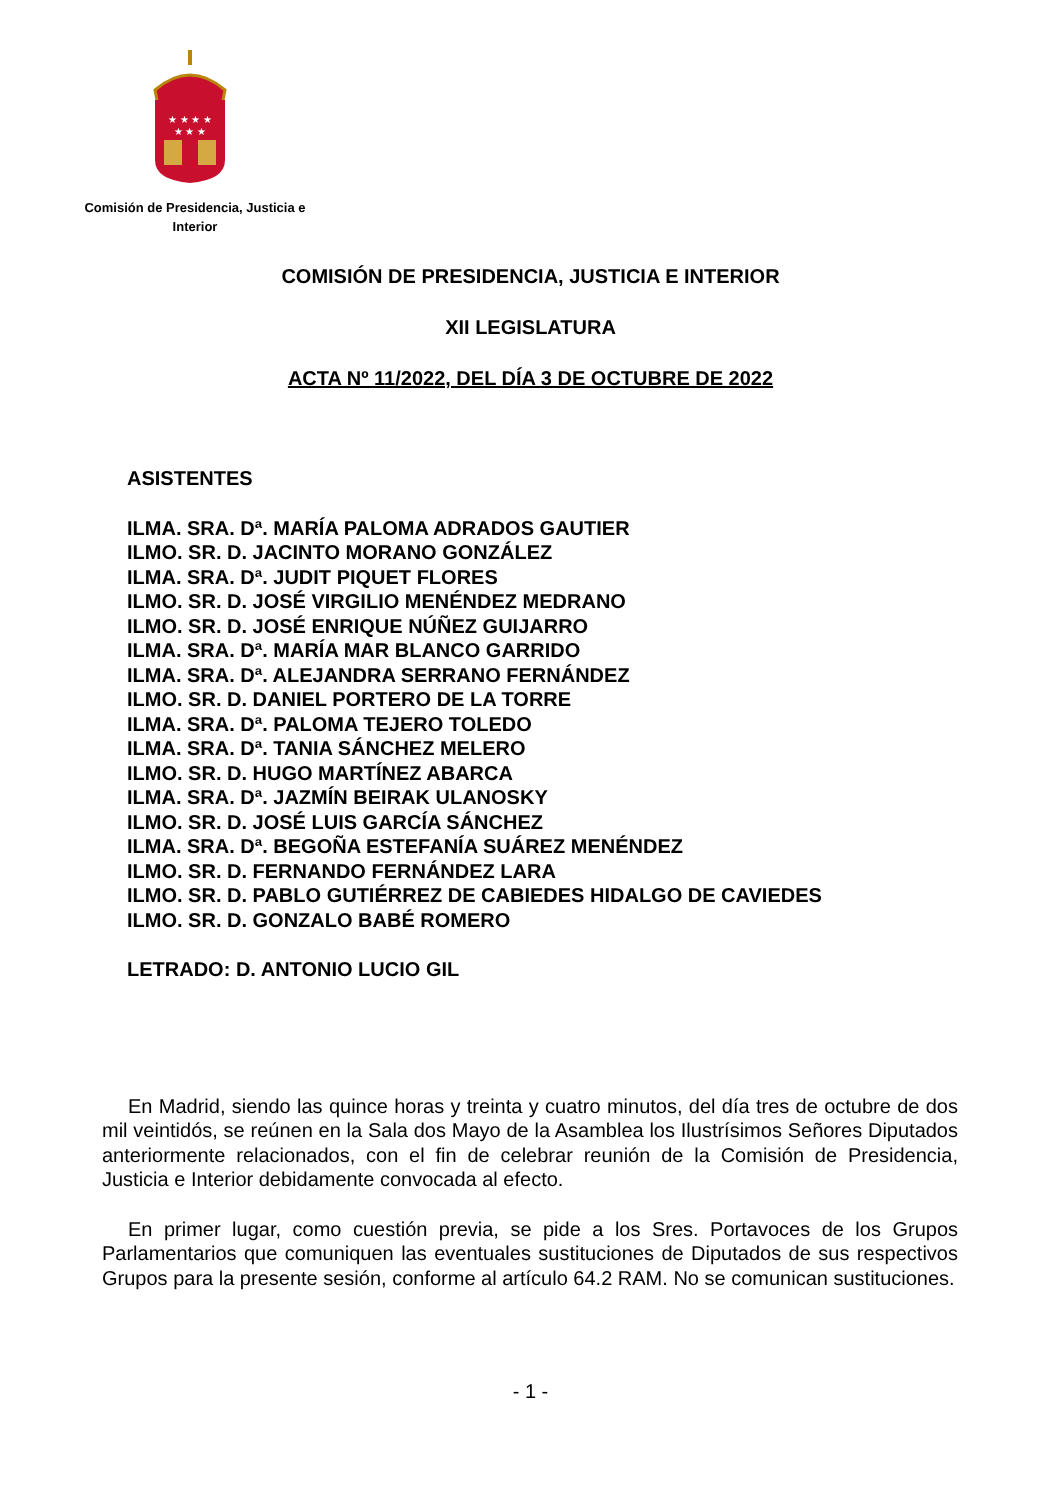★ ★ ★ ★
★ ★ ★
Comisión de Presidencia, Justicia e
Interior
COMISIÓN DE PRESIDENCIA, JUSTICIA E INTERIOR
XII LEGISLATURA
ACTA Nº 11/2022, DEL DÍA 3 DE OCTUBRE DE 2022
ASISTENTES
ILMA. SRA. Dª. MARÍA PALOMA ADRADOS GAUTIER
ILMO. SR. D. JACINTO MORANO GONZÁLEZ
ILMA. SRA. Dª. JUDIT PIQUET FLORES
ILMO. SR. D. JOSÉ VIRGILIO MENÉNDEZ MEDRANO
ILMO. SR. D. JOSÉ ENRIQUE NÚÑEZ GUIJARRO
ILMA. SRA. Dª. MARÍA MAR BLANCO GARRIDO
ILMA. SRA. Dª. ALEJANDRA SERRANO FERNÁNDEZ
ILMO. SR. D. DANIEL PORTERO DE LA TORRE
ILMA. SRA. Dª. PALOMA TEJERO TOLEDO
ILMA. SRA. Dª. TANIA SÁNCHEZ MELERO
ILMO. SR. D. HUGO MARTÍNEZ ABARCA
ILMA. SRA. Dª. JAZMÍN BEIRAK ULANOSKY
ILMO. SR. D. JOSÉ LUIS GARCÍA SÁNCHEZ
ILMA. SRA. Dª. BEGOÑA ESTEFANÍA SUÁREZ MENÉNDEZ
ILMO. SR. D. FERNANDO FERNÁNDEZ LARA
ILMO. SR. D. PABLO GUTIÉRREZ DE CABIEDES HIDALGO DE CAVIEDES
ILMO. SR. D. GONZALO BABÉ ROMERO
LETRADO: D. ANTONIO LUCIO GIL
En Madrid, siendo las quince horas y treinta y cuatro minutos, del día tres de octubre de dos mil veintidós, se reúnen en la Sala dos Mayo de la Asamblea los Ilustrísimos Señores Diputados anteriormente relacionados, con el fin de celebrar reunión de la Comisión de Presidencia, Justicia e Interior debidamente convocada al efecto.
En primer lugar, como cuestión previa, se pide a los Sres. Portavoces de los Grupos Parlamentarios que comuniquen las eventuales sustituciones de Diputados de sus respectivos Grupos para la presente sesión, conforme al artículo 64.2 RAM. No se comunican sustituciones.
- 1 -